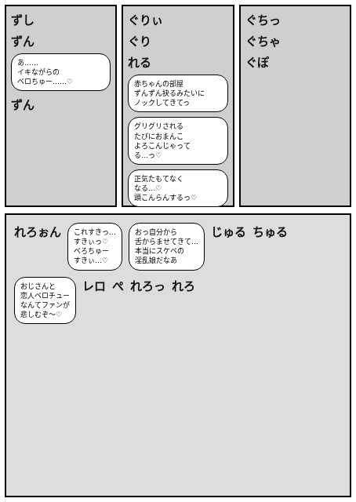ずし
ずん
あ……
イキながらの
ベロちゅー……♡
ずん
ぐりぃ
ぐり
れる
赤ちゃんの部屋
ずんずん抉るみたいに
ノックしてきてっ
グリグリされる
たびにおまんこ
よろこんじゃって
る…っ♡
正気たもてなく
なる…♡
頭こんらんするっ♡
ぐちっ
ぐちゃ
ぐぽ
れろぉん
これすきっ…
すきぃっ♡
べろちゅー
すきぃ…♡
おっ自分から
舌からませてきて…
本当にスケベの
淫乱娘だなあ
じゅる ちゅる
おじさんと
恋人ベロチュー
なんてファンが
悲しむぞ～♡
レロ ぺ れろっ れろ